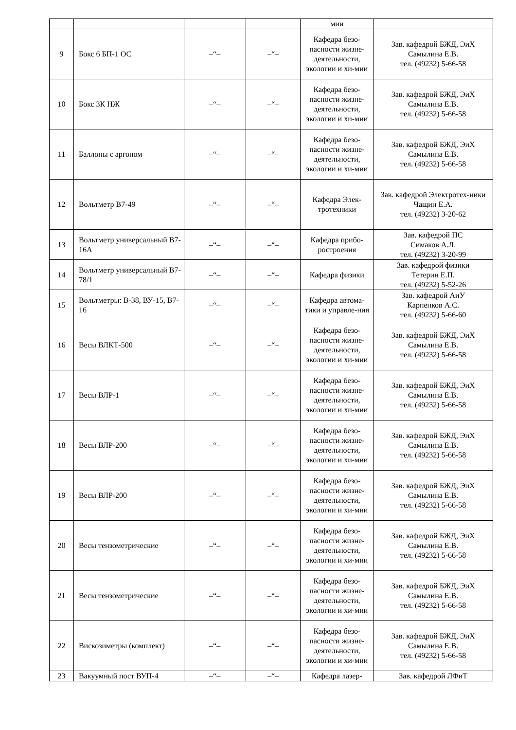| | | | | мии | |
| 9 | Бокс 6 БП-1 ОС | –“– | –“– | Кафедра безо-пасности жизне-деятельности, экологии и хи-мии | Зав. кафедрой БЖД, ЭиХ Самылина Е.В. тел. (49232) 5-66-58 |
| 10 | Бокс 3К НЖ | –“– | –“– | Кафедра безо-пасности жизне-деятельности, экологии и хи-мии | Зав. кафедрой БЖД, ЭиХ Самылина Е.В. тел. (49232) 5-66-58 |
| 11 | Баллоны с аргоном | –“– | –“– | Кафедра безо-пасности жизне-деятельности, экологии и хи-мии | Зав. кафедрой БЖД, ЭиХ Самылина Е.В. тел. (49232) 5-66-58 |
| 12 | Вольтметр В7-49 | –“– | –“– | Кафедра Элек-тротехники | Зав. кафедрой Электротех-ники Чащин Е.А. тел. (49232) 3-20-62 |
| 13 | Вольтметр универсальный В7-16А | –“– | –“– | Кафедра прибо-ростроения | Зав. кафедрой ПС Симаков А.Л. тел. (49232) 3-20-99 |
| 14 | Вольтметр универсальный В7-78/1 | –“– | –“– | Кафедра физики | Зав. кафедрой физики Тетерин Е.П. тел. (49232) 5-52-26 |
| 15 | Вольтметры: В-38, ВУ-15, В7-16 | –“– | –“– | Кафедра автома-тики и управле-ния | Зав. кафедрой АиУ Карпенков А.С. тел. (49232) 5-66-60 |
| 16 | Весы ВЛКТ-500 | –“– | –“– | Кафедра безо-пасности жизне-деятельности, экологии и хи-мии | Зав. кафедрой БЖД, ЭиХ Самылина Е.В. тел. (49232) 5-66-58 |
| 17 | Весы ВЛР-1 | –“– | –“– | Кафедра безо-пасности жизне-деятельности, экологии и хи-мии | Зав. кафедрой БЖД, ЭиХ Самылина Е.В. тел. (49232) 5-66-58 |
| 18 | Весы ВЛР-200 | –“– | –“– | Кафедра безо-пасности жизне-деятельности, экологии и хи-мии | Зав. кафедрой БЖД, ЭиХ Самылина Е.В. тел. (49232) 5-66-58 |
| 19 | Весы ВЛР-200 | –“– | –“– | Кафедра безо-пасности жизне-деятельности, экологии и хи-мии | Зав. кафедрой БЖД, ЭиХ Самылина Е.В. тел. (49232) 5-66-58 |
| 20 | Весы тензометрические | –“– | –“– | Кафедра безо-пасности жизне-деятельности, экологии и хи-мии | Зав. кафедрой БЖД, ЭиХ Самылина Е.В. тел. (49232) 5-66-58 |
| 21 | Весы тензометрические | –“– | –“– | Кафедра безо-пасности жизне-деятельности, экологии и хи-мии | Зав. кафедрой БЖД, ЭиХ Самылина Е.В. тел. (49232) 5-66-58 |
| 22 | Вискозиметры (комплект) | –“– | –“– | Кафедра безо-пасности жизне-деятельности, экологии и хи-мии | Зав. кафедрой БЖД, ЭиХ Самылина Е.В. тел. (49232) 5-66-58 |
| 23 | Вакуумный пост ВУП-4 | –“– | –“– | Кафедра лазер- | Зав. кафедрой ЛФиТ |